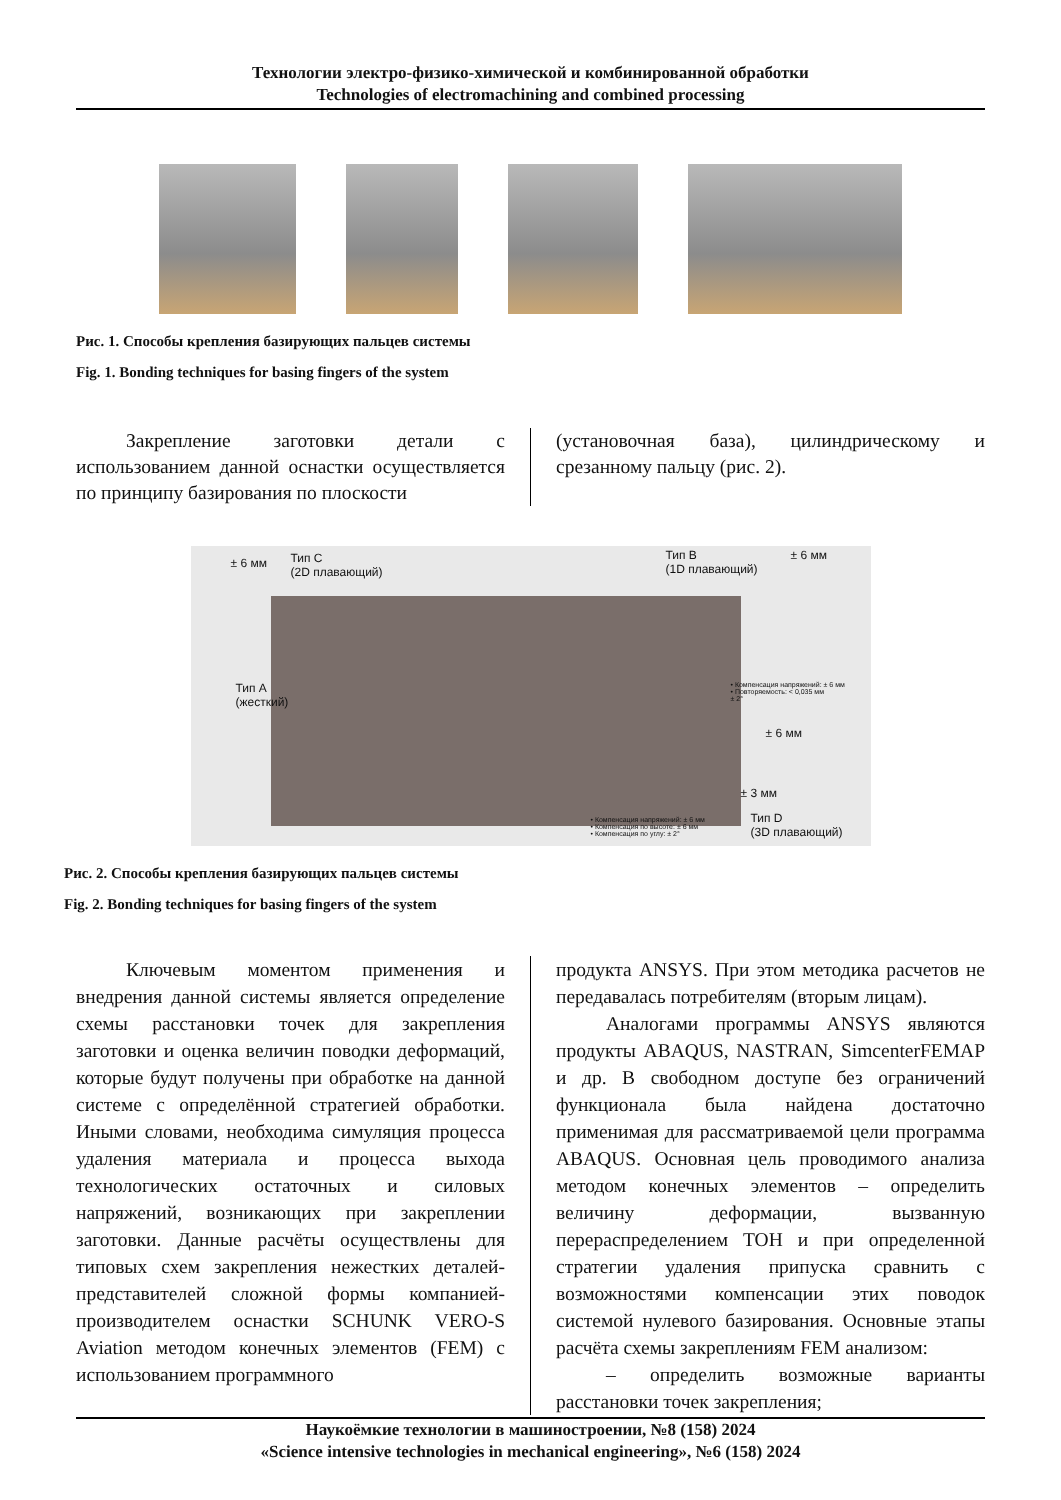Технологии электро-физико-химической и комбинированной обработки
Technologies of electromachining and combined processing
Рис. 1. Способы крепления базирующих пальцев системы
Fig. 1. Bonding techniques for basing fingers of the system
Закрепление заготовки детали с использованием данной оснастки осуществляется по принципу базирования по плоскости
(установочная база), цилиндрическому и срезанному пальцу (рис. 2).
Тип C
(2D плавающий)
± 6 мм
Тип B
(1D плавающий)
± 6 мм
Тип A
(жесткий)
• Компенсация напряжений: ± 6 мм
• Повторяемость: < 0,035 мм
± 2°
± 6 мм
± 3 мм
• Компенсация напряжений: ± 6 мм
• Компенсация по высоте: ± 6 мм
• Компенсация по углу: ± 2°
Тип D
(3D плавающий)
Рис. 2. Способы крепления базирующих пальцев системы
Fig. 2. Bonding techniques for basing fingers of the system
Ключевым моментом применения и внедрения данной системы является определение схемы расстановки точек для закрепления заготовки и оценка величин поводки деформаций, которые будут получены при обработке на данной системе с определённой стратегией обработки. Иными словами, необходима симуляция процесса удаления материала и процесса выхода технологических остаточных и силовых напряжений, возникающих при закреплении заготовки. Данные расчёты осуществлены для типовых схем закрепления нежестких деталей-представителей сложной формы компанией-производителем оснастки SCHUNK VERO-S Aviation методом конечных элементов (FEM) с использованием программного
продукта ANSYS. При этом методика расчетов не передавалась потребителям (вторым лицам).
Аналогами программы ANSYS являются продукты ABAQUS, NASTRAN, SimcenterFEMAP и др. В свободном доступе без ограничений функционала была найдена достаточно применимая для рассматриваемой цели программа ABAQUS. Основная цель проводимого анализа методом конечных элементов – определить величину деформации, вызванную перераспределением ТОН и при определенной стратегии удаления припуска сравнить с возможностями компенсации этих поводок системой нулевого базирования. Основные этапы расчёта схемы закреплениям FEM анализом:
– определить возможные варианты расстановки точек закрепления;
Наукоёмкие технологии в машиностроении, №8 (158) 2024
«Science intensive technologies in mechanical engineering», №6 (158) 2024